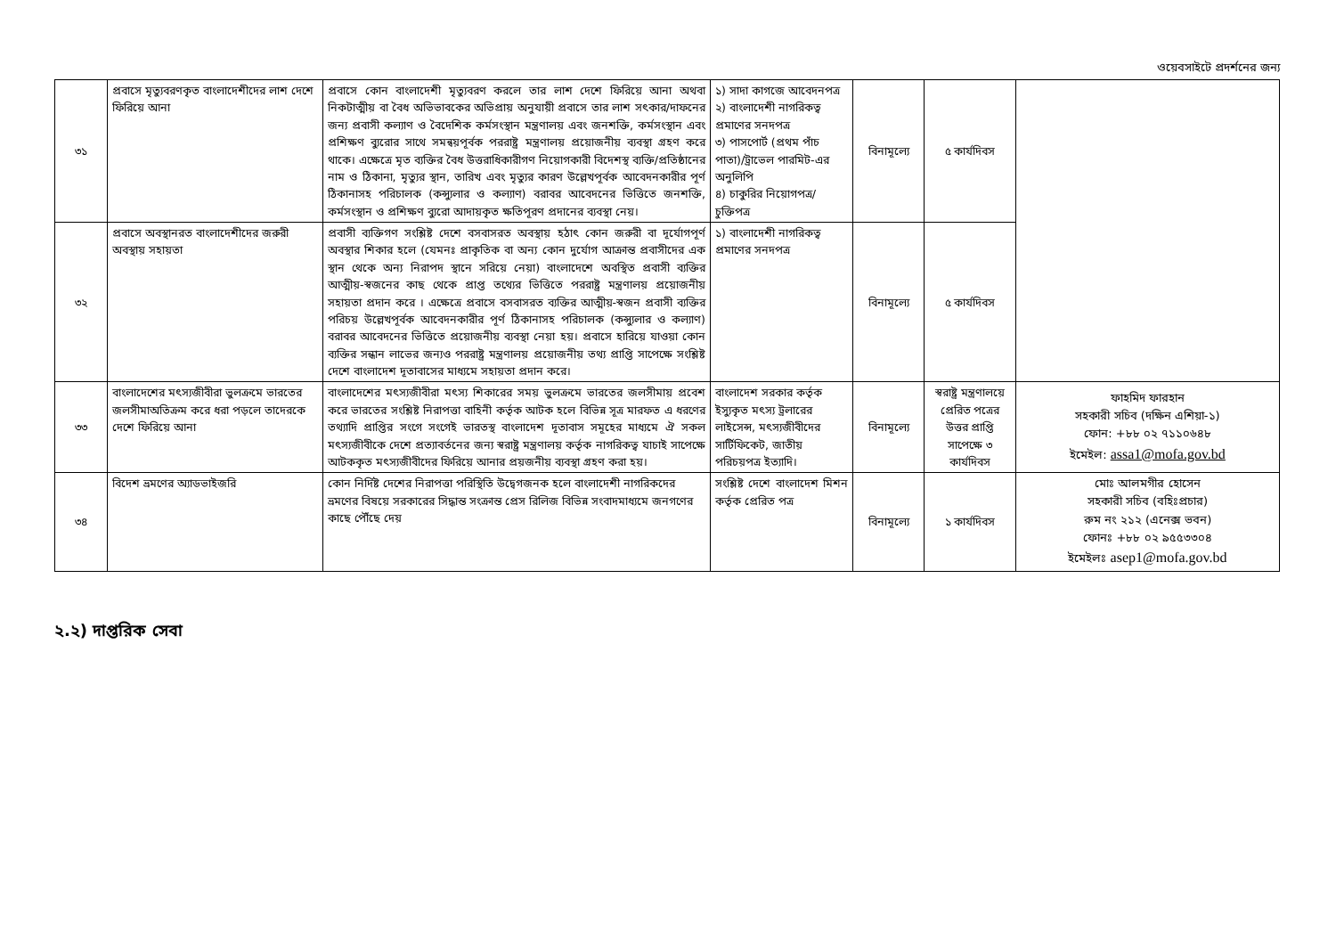ওয়েবসাইটে প্রদর্শনের জন্য
| ৩১ | প্রবাসে মৃত্যুবরণকৃত বাংলাদেশীদের লাশ দেশে ফিরিয়ে আনা | প্রবাসে কোন বাংলাদেশী মৃত্যুবরণ করলে তার লাশ দেশে ফিরিয়ে আনা অথবা নিকটাত্মীয় বা বৈধ অভিভাবকের অভিপ্রায় অনুযায়ী প্রবাসে তার লাশ সৎকার/দাফনের জন্য প্রবাসী কল্যাণ ও বৈদেশিক কর্মসংস্থান মন্ত্রণালয় এবং জনশক্তি, কর্মসংস্থান এবং প্রশিক্ষণ ব্যুরোর সাথে সমন্বয়পূর্বক পররাষ্ট্র মন্ত্রণালয় প্রয়োজনীয় ব্যবস্থা গ্রহণ করে থাকে। এক্ষেত্রে মৃত ব্যক্তির বৈধ উত্তরাধিকারীগণ নিয়োগকারী বিদেশস্থ ব্যক্তি/প্রতিষ্ঠানের নাম ও ঠিকানা, মৃত্যুর স্থান, তারিখ এবং মৃত্যুর কারণ উল্লেখপূর্বক আবেদনকারীর পূর্ণ ঠিকানাসহ পরিচালক (কন্স্যুলার ও কল্যাণ) বরাবর আবেদনের ভিত্তিতে জনশক্তি, কর্মসংস্থান ও প্রশিক্ষণ ব্যুরো আদায়কৃত ক্ষতিপূরণ প্রদানের ব্যবস্থা নেয়। | ১) সাদা কাগজে আবেদনপত্র ২) বাংলাদেশী নাগরিকত্ব প্রমাণের সনদপত্র ৩) পাসপোর্ট (প্রথম পাঁচ পাতা)/ট্রাভেল পারমিট-এর অনুলিপি ৪) চাকুরির নিয়োগপত্র/চুক্তিপত্র | বিনামূল্যে | ৫ কার্যদিবস | |
| ৩২ | প্রবাসে অবস্থানরত বাংলাদেশীদের জরুরী অবস্থায় সহায়তা | প্রবাসী ব্যক্তিগণ সংশ্লিষ্ট দেশে বসবাসরত অবস্থায় হঠাৎ কোন জরুরী বা দূর্যোগপূর্ণ অবস্থার শিকার হলে (যেমনঃ প্রাকৃতিক বা অন্য কোন দুর্যোগ আক্রান্ত প্রবাসীদের এক স্থান থেকে অন্য নিরাপদ স্থানে সরিয়ে নেয়া) বাংলাদেশে অবস্থিত প্রবাসী ব্যক্তির আত্মীয়-স্বজনের কাছ থেকে প্রাপ্ত তথ্যের ভিত্তিতে পররাষ্ট্র মন্ত্রণালয় প্রয়োজনীয় সহায়তা প্রদান করে । এক্ষেত্রে প্রবাসে বসবাসরত ব্যক্তির আত্মীয়-স্বজন প্রবাসী ব্যক্তির পরিচয় উল্লেখপূর্বক আবেদনকারীর পূর্ণ ঠিকানাসহ পরিচালক (কন্স্যুলার ও কল্যাণ) বরাবর আবেদনের ভিত্তিতে প্রয়োজনীয় ব্যবস্থা নেয়া হয়। প্রবাসে হারিয়ে যাওয়া কোন ব্যক্তির সন্ধান লাভের জন্যও পররাষ্ট্র মন্ত্রণালয় প্রয়োজনীয় তথ্য প্রাপ্তি সাপেক্ষে সংশ্লিষ্ট দেশে বাংলাদেশ দূতাবাসের মাধ্যমে সহায়তা প্রদান করে। | ১) বাংলাদেশী নাগরিকত্ব প্রমাণের সনদপত্র | বিনামূল্যে | ৫ কার্যদিবস | |
| ৩৩ | বাংলাদেশের মৎস্যজীবীরা ভুলক্রমে ভারতের জলসীমাঅতিক্রম করে ধরা পড়লে তাদেরকে দেশে ফিরিয়ে আনা | বাংলাদেশের মৎস্যজীবীরা মৎস্য শিকারের সময় ভুলক্রমে ভারতের জলসীমায় প্রবেশ করে ভারতের সংশ্লিষ্ট নিরাপত্তা বাহিনী কর্তৃক আটক হলে বিভিন্ন সূত্র মারফত এ ধরণের তথ্যাদি প্রাপ্তির সংগে সংগেই ভারতস্থ বাংলাদেশ দূতাবাস সমূহের মাধ্যমে ঐ সকল মৎস্যজীবীকে দেশে প্রত্যাবর্তনের জন্য স্বরাষ্ট্র মন্ত্রণালয় কর্তৃক নাগরিকত্ব যাচাই সাপেক্ষে আটককৃত মৎস্যজীবীদের ফিরিয়ে আনার প্রয়জনীয় ব্যবস্থা গ্রহণ করা হয়। | বাংলাদেশ সরকার কর্তৃক ইস্যুকৃত মৎস্য ট্রলারের লাইসেন্স, মৎস্যজীবীদের সার্টিফিকেট, জাতীয় পরিচয়পত্র ইত্যাদি। | বিনামূল্যে | স্বরাষ্ট্র মন্ত্রণালয়ে প্রেরিত পত্রের উত্তর প্রাপ্তি সাপেক্ষে ৩ কার্যদিবস | ফাহমিদ ফারহান সহকারী সচিব (দক্ষিন এশিয়া-১) ফোন: +৮৮ ০২ ৭১১০৬৪৮ ইমেইল: assa1@mofa.gov.bd |
| ৩৪ | বিদেশ ভ্রমণের অ্যাডভাইজরি | কোন নির্দিষ্ট দেশের নিরাপত্তা পরিস্থিতি উদ্বেগজনক হলে বাংলাদেশী নাগরিকদের ভ্রমণের বিষয়ে সরকারের সিদ্ধান্ত সংক্রান্ত প্রেস রিলিজ বিভিন্ন সংবাদমাধ্যমে জনগণের কাছে পৌঁছে দেয় | সংশ্লিষ্ট দেশে বাংলাদেশ মিশন কর্তৃক প্রেরিত পত্র | বিনামূল্যে | ১ কার্যদিবস | মোঃ আলমগীর হোসেন সহকারী সচিব (বহিঃপ্রচার) রুম নং ২১২ (এনেক্স ভবন) ফোনঃ +৮৮ ০২ ৯৫৫৩৩০৪ ইমেইলঃ asep1@mofa.gov.bd |
২.২) দাপ্তরিক সেবা